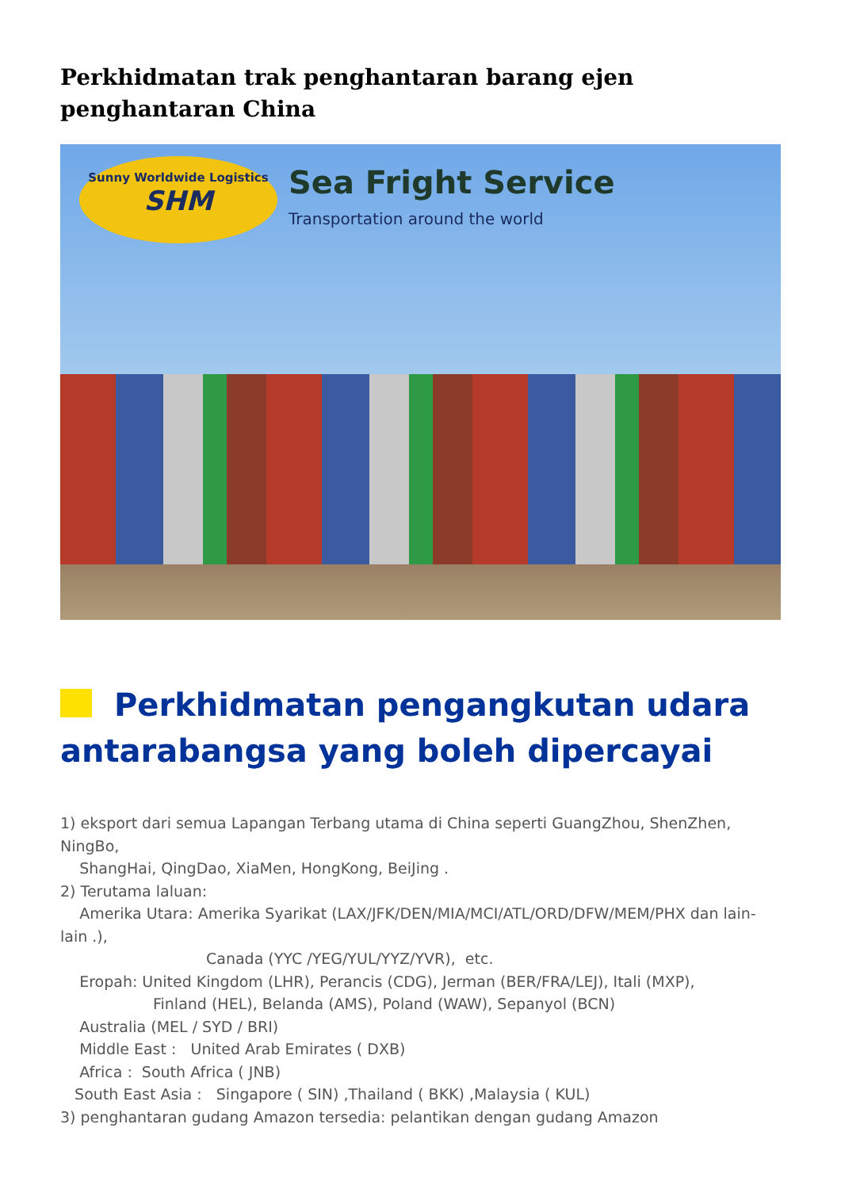Perkhidmatan trak penghantaran barang ejen penghantaran China
Sunny Worldwide Logistics
SHM
Sea Fright Service
Transportation around the world
Perkhidmatan pengangkutan udara antarabangsa yang boleh dipercayai
1) eksport dari semua Lapangan Terbang utama di China seperti GuangZhou, ShenZhen, NingBo,
ShangHai, QingDao, XiaMen, HongKong, BeiJing .
2) Terutama laluan:
Amerika Utara: Amerika Syarikat (LAX/JFK/DEN/MIA/MCI/ATL/ORD/DFW/MEM/PHX dan lain-lain .),
Canada (YYC /YEG/YUL/YYZ/YVR), etc.
Eropah: United Kingdom (LHR), Perancis (CDG), Jerman (BER/FRA/LEJ), Itali (MXP),
Finland (HEL), Belanda (AMS), Poland (WAW), Sepanyol (BCN)
Australia (MEL / SYD / BRI)
Middle East : United Arab Emirates ( DXB)
Africa : South Africa ( JNB)
South East Asia : Singapore ( SIN) ,Thailand ( BKK) ,Malaysia ( KUL)
3) penghantaran gudang Amazon tersedia: pelantikan dengan gudang Amazon